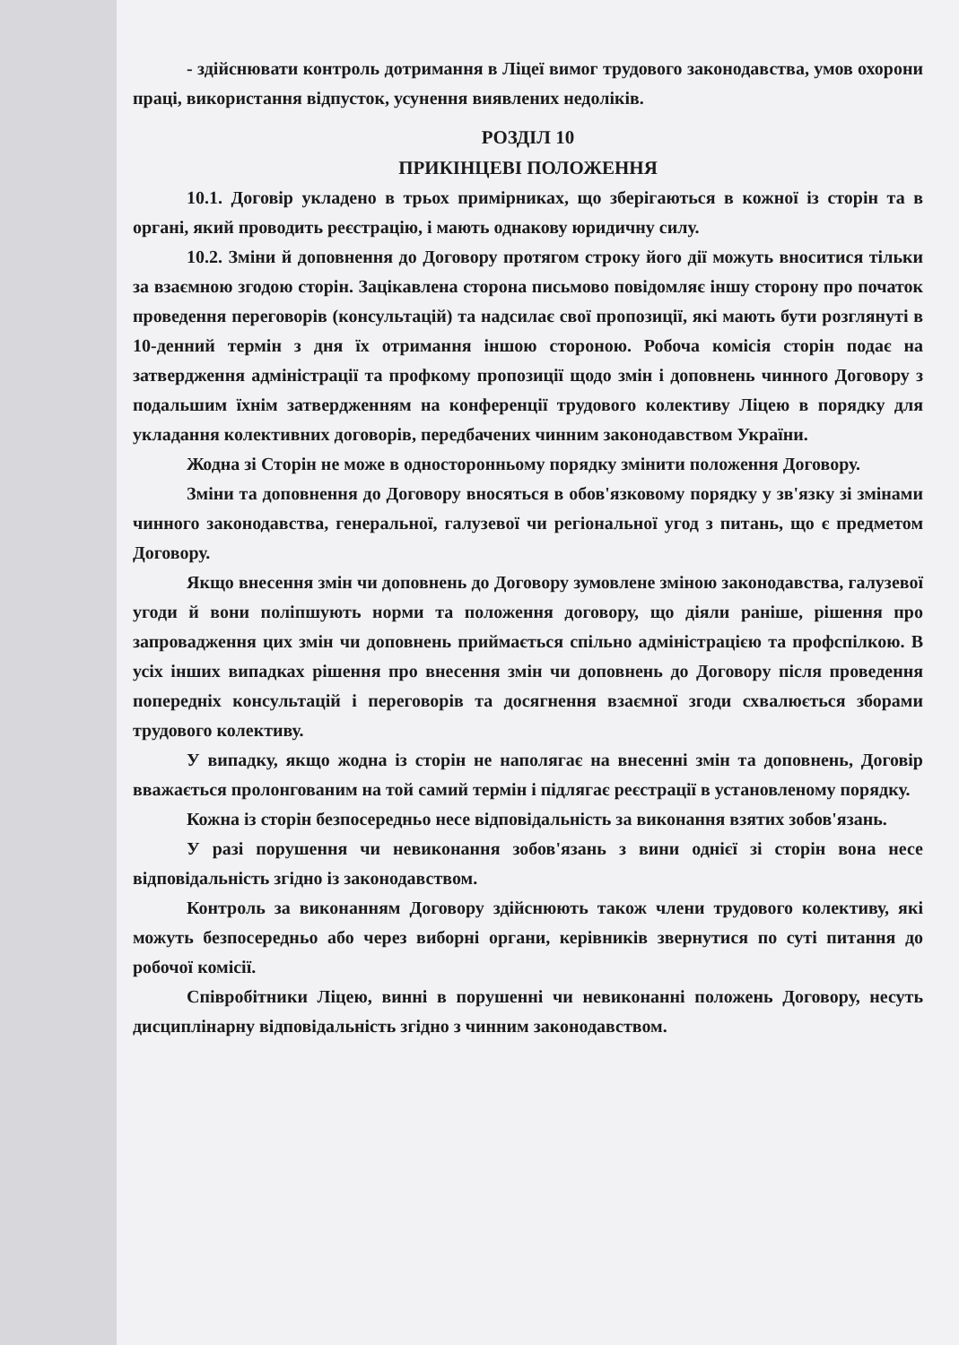- здійснювати контроль дотримання в Ліцеї вимог трудового законодавства, умов охорони праці, використання відпусток, усунення виявлених недоліків.
РОЗДІЛ 10
ПРИКІНЦЕВІ ПОЛОЖЕННЯ
10.1. Договір укладено в трьох примірниках, що зберігаються в кожної із сторін та в органі, який проводить реєстрацію, і мають однакову юридичну силу.
10.2. Зміни й доповнення до Договору протягом строку його дії можуть вноситися тільки за взаємною згодою сторін. Зацікавлена сторона письмово повідомляє іншу сторону про початок проведення переговорів (консультацій) та надсилає свої пропозиції, які мають бути розглянуті в 10-денний термін з дня їх отримання іншою стороною. Робоча комісія сторін подає на затвердження адміністрації та профкому пропозиції щодо змін і доповнень чинного Договору з подальшим їхнім затвердженням на конференції трудового колективу Ліцею в порядку для укладання колективних договорів, передбачених чинним законодавством України.
Жодна зі Сторін не може в односторонньому порядку змінити положення Договору.
Зміни та доповнення до Договору вносяться в обов'язковому порядку у зв'язку зі змінами чинного законодавства, генеральної, галузевої чи регіональної угод з питань, що є предметом Договору.
Якщо внесення змін чи доповнень до Договору зумовлене зміною законодавства, галузевої угоди й вони поліпшують норми та положення договору, що діяли раніше, рішення про запровадження цих змін чи доповнень приймається спільно адміністрацією та профспілкою. В усіх інших випадках рішення про внесення змін чи доповнень до Договору після проведення попередніх консультацій і переговорів та досягнення взаємної згоди схвалюється зборами трудового колективу.
У випадку, якщо жодна із сторін не наполягає на внесенні змін та доповнень, Договір вважається пролонгованим на той самий термін і підлягає реєстрації в установленому порядку.
Кожна із сторін безпосередньо несе відповідальність за виконання взятих зобов'язань.
У разі порушення чи невиконання зобов'язань з вини однієї зі сторін вона несе відповідальність згідно із законодавством.
Контроль за виконанням Договору здійснюють також члени трудового колективу, які можуть безпосередньо або через виборні органи, керівників звернутися по суті питання до робочої комісії.
Співробітники Ліцею, винні в порушенні чи невиконанні положень Договору, несуть дисциплінарну відповідальність згідно з чинним законодавством.